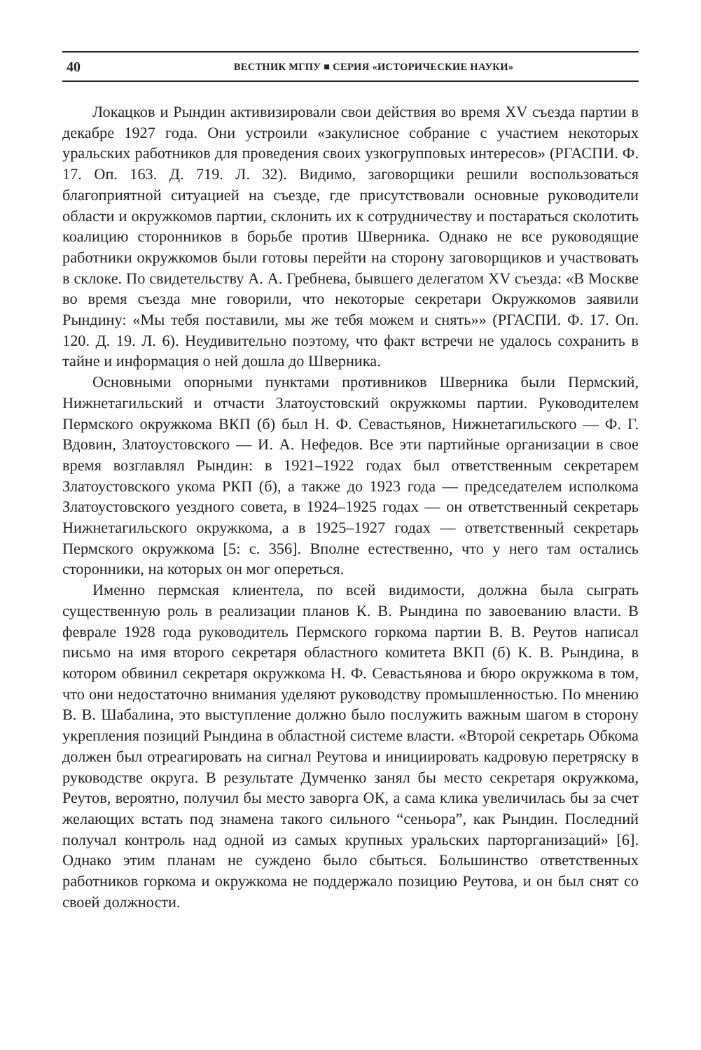40
ВЕСТНИК МГПУ ■ СЕРИЯ «ИСТОРИЧЕСКИЕ НАУКИ»
Локацков и Рындин активизировали свои действия во время XV съезда партии в декабре 1927 года. Они устроили «закулисное собрание с участием некоторых уральских работников для проведения своих узкогрупповых интересов» (РГАСПИ. Ф. 17. Оп. 163. Д. 719. Л. 32). Видимо, заговорщики решили воспользоваться благоприятной ситуацией на съезде, где присутствовали основные руководители области и окружкомов партии, склонить их к сотрудничеству и постараться сколотить коалицию сторонников в борьбе против Шверника. Однако не все руководящие работники окружкомов были готовы перейти на сторону заговорщиков и участвовать в склоке. По свидетельству А. А. Гребнева, бывшего делегатом XV съезда: «В Москве во время съезда мне говорили, что некоторые секретари Окружкомов заявили Рындину: «Мы тебя поставили, мы же тебя можем и снять»» (РГАСПИ. Ф. 17. Оп. 120. Д. 19. Л. 6). Неудивительно поэтому, что факт встречи не удалось сохранить в тайне и информация о ней дошла до Шверника.
Основными опорными пунктами противников Шверника были Пермский, Нижнетагильский и отчасти Златоустовский окружкомы партии. Руководителем Пермского окружкома ВКП (б) был Н. Ф. Севастьянов, Нижнетагильского — Ф. Г. Вдовин, Златоустовского — И. А. Нефедов. Все эти партийные организации в свое время возглавлял Рындин: в 1921–1922 годах был ответственным секретарем Златоустовского укома РКП (б), а также до 1923 года — председателем исполкома Златоустовского уездного совета, в 1924–1925 годах — он ответственный секретарь Нижнетагильского окружкома, а в 1925–1927 годах — ответственный секретарь Пермского окружкома [5: с. 356]. Вполне естественно, что у него там остались сторонники, на которых он мог опереться.
Именно пермская клиентела, по всей видимости, должна была сыграть существенную роль в реализации планов К. В. Рындина по завоеванию власти. В феврале 1928 года руководитель Пермского горкома партии В. В. Реутов написал письмо на имя второго секретаря областного комитета ВКП (б) К. В. Рындина, в котором обвинил секретаря окружкома Н. Ф. Севастьянова и бюро окружкома в том, что они недостаточно внимания уделяют руководству промышленностью. По мнению В. В. Шабалина, это выступление должно было послужить важным шагом в сторону укрепления позиций Рындина в областной системе власти. «Второй секретарь Обкома должен был отреагировать на сигнал Реутова и инициировать кадровую перетряску в руководстве округа. В результате Думченко занял бы место секретаря окружкома, Реутов, вероятно, получил бы место заворга ОК, а сама клика увеличилась бы за счет желающих встать под знамена такого сильного “сеньора”, как Рындин. Последний получал контроль над одной из самых крупных уральских парторганизаций» [6]. Однако этим планам не суждено было сбыться. Большинство ответственных работников горкома и окружкома не поддержало позицию Реутова, и он был снят со своей должности.